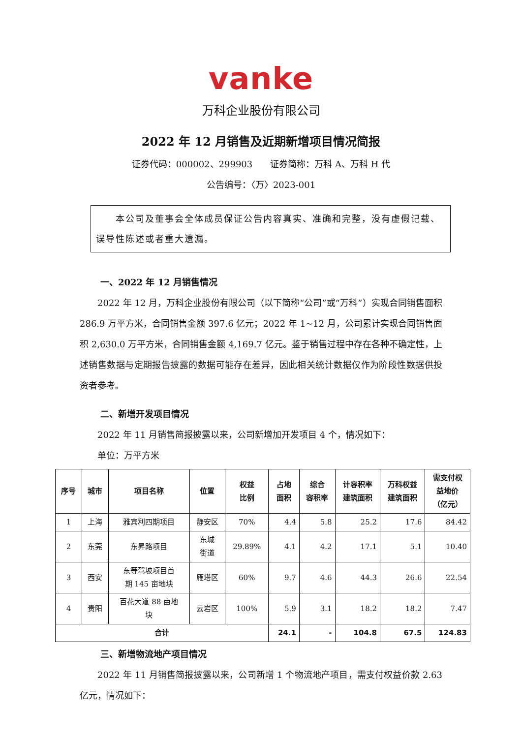vanke
万科企业股份有限公司
2022 年 12 月销售及近期新增项目情况简报
证券代码：000002、299903　　证券简称：万科 A、万科 H 代
公告编号：〈万〉2023-001
　　本公司及董事会全体成员保证公告内容真实、准确和完整，没有虚假记载、误导性陈述或者重大遗漏。
一、2022 年 12 月销售情况
2022 年 12 月，万科企业股份有限公司（以下简称“公司”或“万科”）实现合同销售面积 286.9 万平方米，合同销售金额 397.6 亿元；2022 年 1~12 月，公司累计实现合同销售面积 2,630.0 万平方米，合同销售金额 4,169.7 亿元。鉴于销售过程中存在各种不确定性，上述销售数据与定期报告披露的数据可能存在差异，因此相关统计数据仅作为阶段性数据供投资者参考。
二、新增开发项目情况
2022 年 11 月销售简报披露以来，公司新增加开发项目 4 个，情况如下：
单位：万平方米
| 序号 | 城市 | 项目名称 | 位置 | 权益 比例 | 占地 面积 | 综合 容积率 | 计容积率 建筑面积 | 万科权益 建筑面积 | 需支付权 益地价 （亿元） |
| --- | --- | --- | --- | --- | --- | --- | --- | --- | --- |
| 1 | 上海 | 雅宾利四期项目 | 静安区 | 70% | 4.4 | 5.8 | 25.2 | 17.6 | 84.42 |
| 2 | 东莞 | 东昇路项目 | 东城 街道 | 29.89% | 4.1 | 4.2 | 17.1 | 5.1 | 10.40 |
| 3 | 西安 | 东等驾坡项目首 期 145 亩地块 | 雁塔区 | 60% | 9.7 | 4.6 | 44.3 | 26.6 | 22.54 |
| 4 | 贵阳 | 百花大道 88 亩地 块 | 云岩区 | 100% | 5.9 | 3.1 | 18.2 | 18.2 | 7.47 |
| 合计 | | | | | 24.1 | - | 104.8 | 67.5 | 124.83 |
三、新增物流地产项目情况
2022 年 11 月销售简报披露以来，公司新增 1 个物流地产项目，需支付权益价款 2.63 亿元，情况如下：